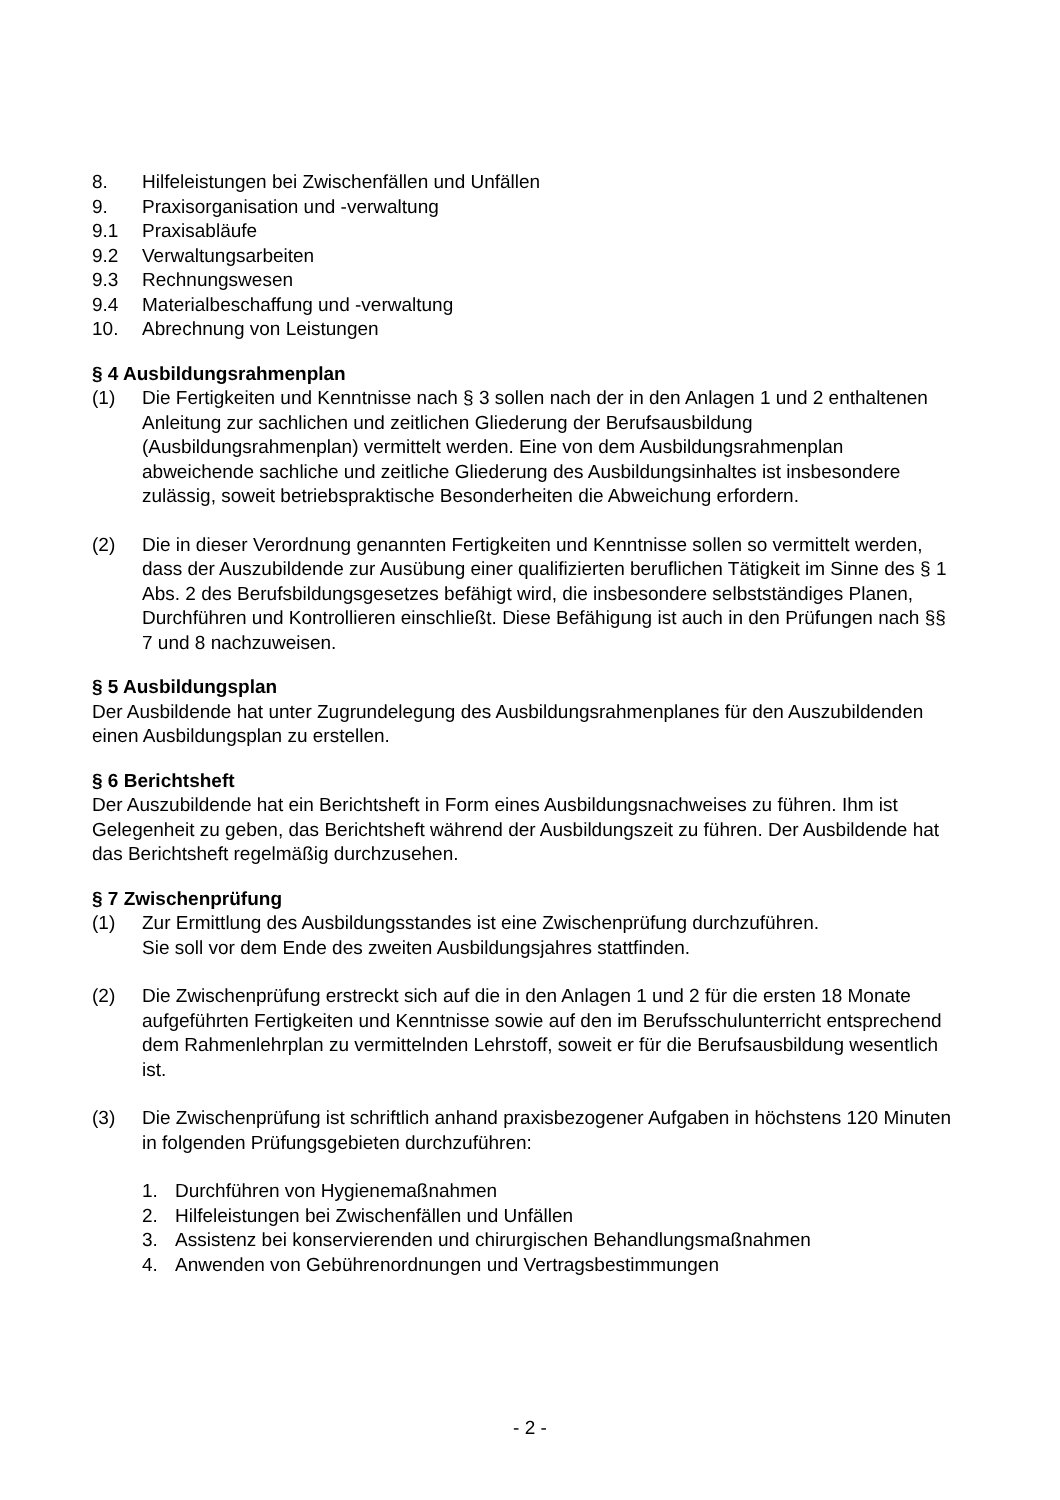8. Hilfeleistungen bei Zwischenfällen und Unfällen
9. Praxisorganisation und -verwaltung
9.1 Praxisabläufe
9.2 Verwaltungsarbeiten
9.3 Rechnungswesen
9.4 Materialbeschaffung und -verwaltung
10. Abrechnung von Leistungen
§ 4 Ausbildungsrahmenplan
(1) Die Fertigkeiten und Kenntnisse nach § 3 sollen nach der in den Anlagen 1 und 2 enthaltenen Anleitung zur sachlichen und zeitlichen Gliederung der Berufsausbildung (Ausbildungsrahmenplan) vermittelt werden. Eine von dem Ausbildungsrahmenplan abweichende sachliche und zeitliche Gliederung des Ausbildungsinhaltes ist insbesondere zulässig, soweit betriebspraktische Besonderheiten die Abweichung erfordern.
(2) Die in dieser Verordnung genannten Fertigkeiten und Kenntnisse sollen so vermittelt werden, dass der Auszubildende zur Ausübung einer qualifizierten beruflichen Tätigkeit im Sinne des § 1 Abs. 2 des Berufsbildungsgesetzes befähigt wird, die insbesondere selbstständiges Planen, Durchführen und Kontrollieren einschließt. Diese Befähigung ist auch in den Prüfungen nach §§ 7 und 8 nachzuweisen.
§ 5 Ausbildungsplan
Der Ausbildende hat unter Zugrundelegung des Ausbildungsrahmenplanes für den Auszubildenden einen Ausbildungsplan zu erstellen.
§ 6 Berichtsheft
Der Auszubildende hat ein Berichtsheft in Form eines Ausbildungsnachweises zu führen. Ihm ist Gelegenheit zu geben, das Berichtsheft während der Ausbildungszeit zu führen. Der Ausbildende hat das Berichtsheft regelmäßig durchzusehen.
§ 7 Zwischenprüfung
(1) Zur Ermittlung des Ausbildungsstandes ist eine Zwischenprüfung durchzuführen.
Sie soll vor dem Ende des zweiten Ausbildungsjahres stattfinden.
(2) Die Zwischenprüfung erstreckt sich auf die in den Anlagen 1 und 2 für die ersten 18 Monate aufgeführten Fertigkeiten und Kenntnisse sowie auf den im Berufsschulunterricht entsprechend dem Rahmenlehrplan zu vermittelnden Lehrstoff, soweit er für die Berufsausbildung wesentlich ist.
(3) Die Zwischenprüfung ist schriftlich anhand praxisbezogener Aufgaben in höchstens 120 Minuten in folgenden Prüfungsgebieten durchzuführen:
1. Durchführen von Hygienemaßnahmen
2. Hilfeleistungen bei Zwischenfällen und Unfällen
3. Assistenz bei konservierenden und chirurgischen Behandlungsmaßnahmen
4. Anwenden von Gebührenordnungen und Vertragsbestimmungen
- 2 -